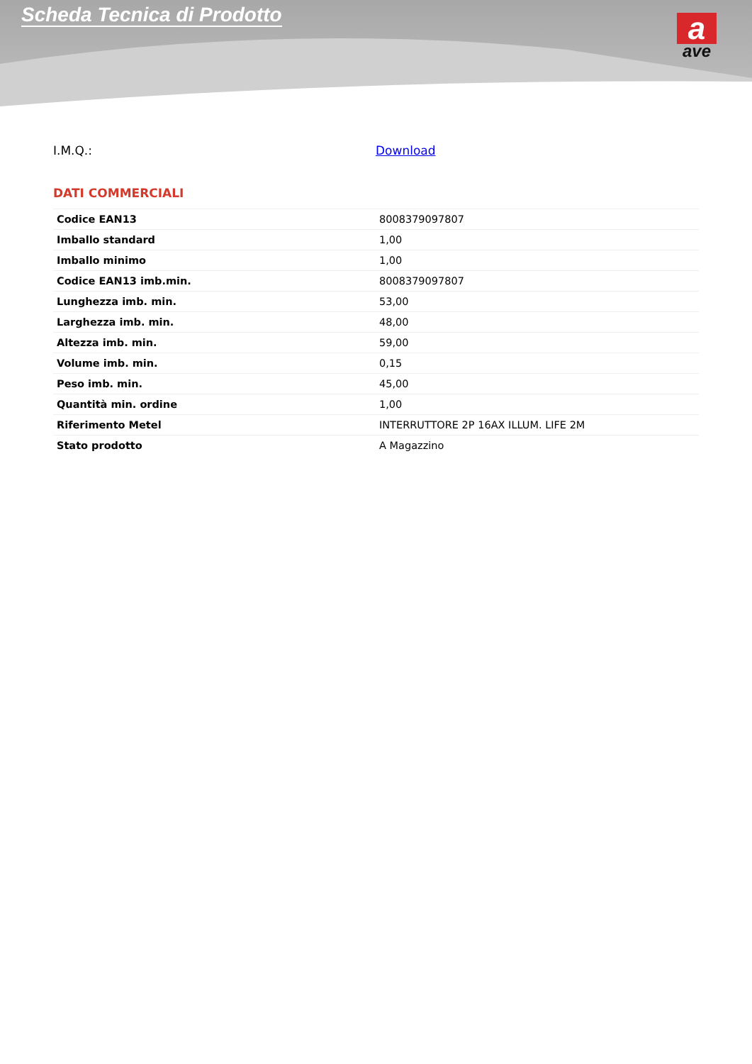Scheda Tecnica di Prodotto
a
ave
I.M.Q.: Download
DATI COMMERCIALI
| Codice EAN13 | 8008379097807 |
| Imballo standard | 1,00 |
| Imballo minimo | 1,00 |
| Codice EAN13 imb.min. | 8008379097807 |
| Lunghezza imb. min. | 53,00 |
| Larghezza imb. min. | 48,00 |
| Altezza imb. min. | 59,00 |
| Volume imb. min. | 0,15 |
| Peso imb. min. | 45,00 |
| Quantità min. ordine | 1,00 |
| Riferimento Metel | INTERRUTTORE 2P 16AX ILLUM. LIFE 2M |
| Stato prodotto | A Magazzino |